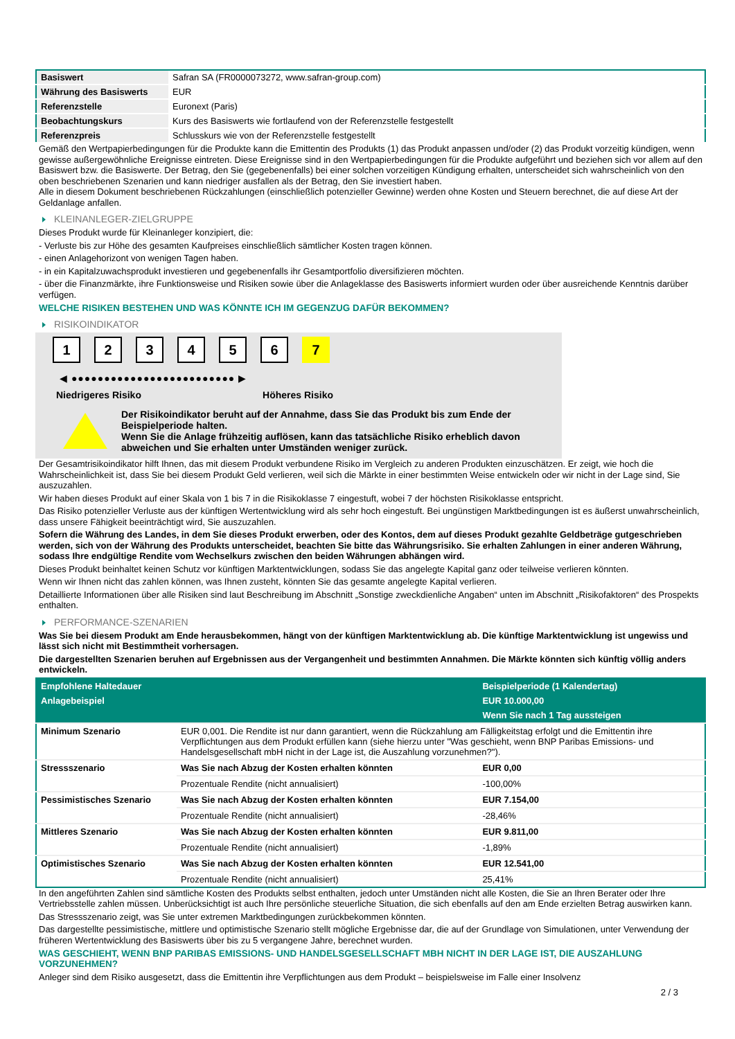| Basiswert | Safran SA (FR0000073272, www.safran-group.com) |
| Währung des Basiswerts | EUR |
| Referenzstelle | Euronext (Paris) |
| Beobachtungskurs | Kurs des Basiswerts wie fortlaufend von der Referenzstelle festgestellt |
| Referenzpreis | Schlusskurs wie von der Referenzstelle festgestellt |
Gemäß den Wertpapierbedingungen für die Produkte kann die Emittentin des Produkts (1) das Produkt anpassen und/oder (2) das Produkt vorzeitig kündigen, wenn gewisse außergewöhnliche Ereignisse eintreten. Diese Ereignisse sind in den Wertpapierbedingungen für die Produkte aufgeführt und beziehen sich vor allem auf den Basiswert bzw. die Basiswerte. Der Betrag, den Sie (gegebenenfalls) bei einer solchen vorzeitigen Kündigung erhalten, unterscheidet sich wahrscheinlich von den oben beschriebenen Szenarien und kann niedriger ausfallen als der Betrag, den Sie investiert haben.
Alle in diesem Dokument beschriebenen Rückzahlungen (einschließlich potenzieller Gewinne) werden ohne Kosten und Steuern berechnet, die auf diese Art der Geldanlage anfallen.
KLEINANLEGER-ZIELGRUPPE
Dieses Produkt wurde für Kleinanleger konzipiert, die:
- Verluste bis zur Höhe des gesamten Kaufpreises einschließlich sämtlicher Kosten tragen können.
- einen Anlagehorizont von wenigen Tagen haben.
- in ein Kapitalzuwachsprodukt investieren und gegebenenfalls ihr Gesamtportfolio diversifizieren möchten.
- über die Finanzmärkte, ihre Funktionsweise und Risiken sowie über die Anlageklasse des Basiswerts informiert wurden oder über ausreichende Kenntnis darüber verfügen.
WELCHE RISIKEN BESTEHEN UND WAS KÖNNTE ICH IM GEGENZUG DAFÜR BEKOMMEN?
RISIKOINDIKATOR
1 2 3 4 5 6 7
◀ ●●●●●●●●●●●●●●●●●●●●●●●●● ▶
Niedrigeres Risiko Höheres Risiko
Der Risikoindikator beruht auf der Annahme, dass Sie das Produkt bis zum Ende der Beispielperiode halten.
Wenn Sie die Anlage frühzeitig auflösen, kann das tatsächliche Risiko erheblich davon abweichen und Sie erhalten unter Umständen weniger zurück.
Der Gesamtrisikoindikator hilft Ihnen, das mit diesem Produkt verbundene Risiko im Vergleich zu anderen Produkten einzuschätzen. Er zeigt, wie hoch die Wahrscheinlichkeit ist, dass Sie bei diesem Produkt Geld verlieren, weil sich die Märkte in einer bestimmten Weise entwickeln oder wir nicht in der Lage sind, Sie auszuzahlen.
Wir haben dieses Produkt auf einer Skala von 1 bis 7 in die Risikoklasse 7 eingestuft, wobei 7 der höchsten Risikoklasse entspricht.
Das Risiko potenzieller Verluste aus der künftigen Wertentwicklung wird als sehr hoch eingestuft. Bei ungünstigen Marktbedingungen ist es äußerst unwahrscheinlich, dass unsere Fähigkeit beeinträchtigt wird, Sie auszuzahlen.
Sofern die Währung des Landes, in dem Sie dieses Produkt erwerben, oder des Kontos, dem auf dieses Produkt gezahlte Geldbeträge gutgeschrieben werden, sich von der Währung des Produkts unterscheidet, beachten Sie bitte das Währungsrisiko. Sie erhalten Zahlungen in einer anderen Währung, sodass Ihre endgültige Rendite vom Wechselkurs zwischen den beiden Währungen abhängen wird.
Dieses Produkt beinhaltet keinen Schutz vor künftigen Marktentwicklungen, sodass Sie das angelegte Kapital ganz oder teilweise verlieren könnten.
Wenn wir Ihnen nicht das zahlen können, was Ihnen zusteht, könnten Sie das gesamte angelegte Kapital verlieren.
Detaillierte Informationen über alle Risiken sind laut Beschreibung im Abschnitt „Sonstige zweckdienliche Angaben“ unten im Abschnitt „Risikofaktoren“ des Prospekts enthalten.
PERFORMANCE-SZENARIEN
Was Sie bei diesem Produkt am Ende herausbekommen, hängt von der künftigen Marktentwicklung ab. Die künftige Marktentwicklung ist ungewiss und lässt sich nicht mit Bestimmtheit vorhersagen.
Die dargestellten Szenarien beruhen auf Ergebnissen aus der Vergangenheit und bestimmten Annahmen. Die Märkte könnten sich künftig völlig anders entwickeln.
| Empfohlene Haltedauer | | Beispielperiode (1 Kalendertag) |
| Anlagebeispiel | | EUR 10.000,00 |
| | | Wenn Sie nach 1 Tag aussteigen |
| Minimum Szenario | EUR 0,001. Die Rendite ist nur dann garantiert, wenn die Rückzahlung am Fälligkeitstag erfolgt und die Emittentin ihre Verpflichtungen aus dem Produkt erfüllen kann (siehe hierzu unter "Was geschieht, wenn BNP Paribas Emissions- und Handelsgesellschaft mbH nicht in der Lage ist, die Auszahlung vorzunehmen?"). | |
| Stressszenario | Was Sie nach Abzug der Kosten erhalten könnten | EUR 0,00 |
| | Prozentuale Rendite (nicht annualisiert) | -100,00% |
| Pessimistisches Szenario | Was Sie nach Abzug der Kosten erhalten könnten | EUR 7.154,00 |
| | Prozentuale Rendite (nicht annualisiert) | -28,46% |
| Mittleres Szenario | Was Sie nach Abzug der Kosten erhalten könnten | EUR 9.811,00 |
| | Prozentuale Rendite (nicht annualisiert) | -1,89% |
| Optimistisches Szenario | Was Sie nach Abzug der Kosten erhalten könnten | EUR 12.541,00 |
| | Prozentuale Rendite (nicht annualisiert) | 25,41% |
In den angeführten Zahlen sind sämtliche Kosten des Produkts selbst enthalten, jedoch unter Umständen nicht alle Kosten, die Sie an Ihren Berater oder Ihre Vertriebsstelle zahlen müssen. Unberücksichtigt ist auch Ihre persönliche steuerliche Situation, die sich ebenfalls auf den am Ende erzielten Betrag auswirken kann.
Das Stressszenario zeigt, was Sie unter extremen Marktbedingungen zurückbekommen könnten.
Das dargestellte pessimistische, mittlere und optimistische Szenario stellt mögliche Ergebnisse dar, die auf der Grundlage von Simulationen, unter Verwendung der früheren Wertentwicklung des Basiswerts über bis zu 5 vergangene Jahre, berechnet wurden.
WAS GESCHIEHT, WENN BNP PARIBAS EMISSIONS- UND HANDELSGESELLSCHAFT MBH NICHT IN DER LAGE IST, DIE AUSZAHLUNG VORZUNEHMEN?
Anleger sind dem Risiko ausgesetzt, dass die Emittentin ihre Verpflichtungen aus dem Produkt – beispielsweise im Falle einer Insolvenz
2 / 3